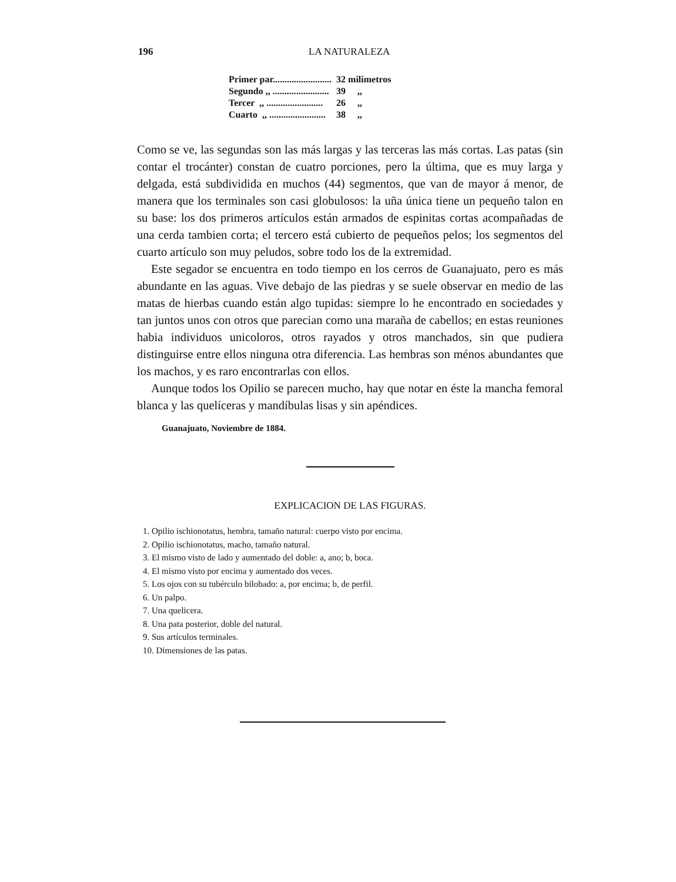196 LA NATURALEZA
| Primer par......................... | 32 milimetros |
| Segundo ,, ........................ | 39 ,, |
| Tercer ,, ........................ | 26 ,, |
| Cuarto ,, ........................ | 38 ,, |
Como se ve, las segundas son las más largas y las terceras las más cortas. Las patas (sin contar el trocánter) constan de cuatro porciones, pero la última, que es muy larga y delgada, está subdividida en muchos (44) segmentos, que van de mayor á menor, de manera que los terminales son casi globulosos: la uña única tiene un pequeño talon en su base: los dos primeros artículos están armados de espinitas cortas acompañadas de una cerda tambien corta; el tercero está cubierto de pequeños pelos; los segmentos del cuarto artículo son muy peludos, sobre todo los de la extremidad.
Este segador se encuentra en todo tiempo en los cerros de Guanajuato, pero es más abundante en las aguas. Vive debajo de las piedras y se suele observar en medio de las matas de hierbas cuando están algo tupidas: siempre lo he encontrado en sociedades y tan juntos unos con otros que parecian como una maraña de cabellos; en estas reuniones habia individuos unicoloros, otros rayados y otros manchados, sin que pudiera distinguirse entre ellos ninguna otra diferencia. Las hembras son ménos abundantes que los machos, y es raro encontrarlas con ellos.
Aunque todos los Opilio se parecen mucho, hay que notar en éste la mancha femoral blanca y las quelíceras y mandíbulas lisas y sin apéndices.
Guanajuato, Noviembre de 1884.
EXPLICACION DE LAS FIGURAS.
1. Opilio ischionotatus, hembra, tamaño natural: cuerpo visto por encima.
2. Opilio ischionotatus, macho, tamaño natural.
3. El mismo visto de lado y aumentado del doble: a, ano; b, boca.
4. El mismo visto por encima y aumentado dos veces.
5. Los ojos con su tubérculo bilobado: a, por encima; b, de perfil.
6. Un palpo.
7. Una quelicera.
8. Una pata posterior, doble del natural.
9. Sus artículos terminales.
10. Dimensiones de las patas.